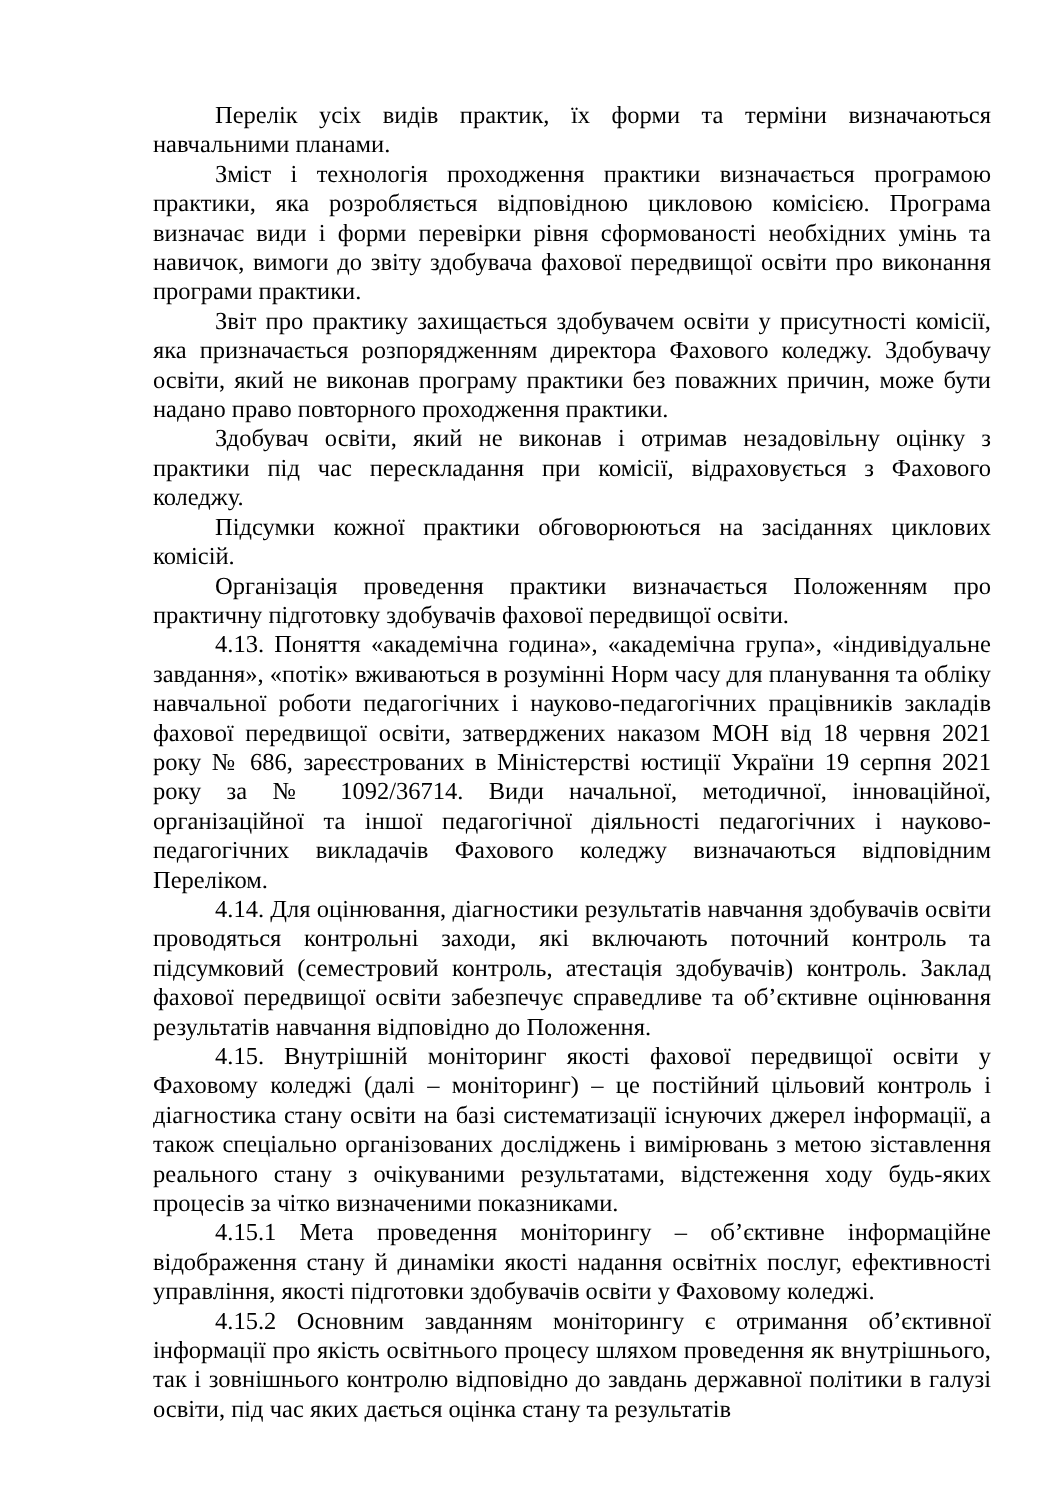Перелік усіх видів практик, їх форми та терміни визначаються навчальними планами.
Зміст і технологія проходження практики визначається програмою практики, яка розробляється відповідною цикловою комісією. Програма визначає види і форми перевірки рівня сформованості необхідних умінь та навичок, вимоги до звіту здобувача фахової передвищої освіти про виконання програми практики.
Звіт про практику захищається здобувачем освіти у присутності комісії, яка призначається розпорядженням директора Фахового коледжу. Здобувачу освіти, який не виконав програму практики без поважних причин, може бути надано право повторного проходження практики.
Здобувач освіти, який не виконав і отримав незадовільну оцінку з практики під час перескладання при комісії, відраховується з Фахового коледжу.
Підсумки кожної практики обговорюються на засіданнях циклових комісій.
Організація проведення практики визначається Положенням про практичну підготовку здобувачів фахової передвищої освіти.
4.13. Поняття «академічна година», «академічна група», «індивідуальне завдання», «потік» вживаються в розумінні Норм часу для планування та обліку навчальної роботи педагогічних і науково-педагогічних працівників закладів фахової передвищої освіти, затверджених наказом МОН від 18 червня 2021 року № 686, зареєстрованих в Міністерстві юстиції України 19 серпня 2021 року за № 1092/36714. Види начальної, методичної, інноваційної, організаційної та іншої педагогічної діяльності педагогічних і науково-педагогічних викладачів Фахового коледжу визначаються відповідним Переліком.
4.14. Для оцінювання, діагностики результатів навчання здобувачів освіти проводяться контрольні заходи, які включають поточний контроль та підсумковий (семестровий контроль, атестація здобувачів) контроль. Заклад фахової передвищої освіти забезпечує справедливе та об’єктивне оцінювання результатів навчання відповідно до Положення.
4.15. Внутрішній моніторинг якості фахової передвищої освіти у Фаховому коледжі (далі – моніторинг) – це постійний цільовий контроль і діагностика стану освіти на базі систематизації існуючих джерел інформації, а також спеціально організованих досліджень і вимірювань з метою зіставлення реального стану з очікуваними результатами, відстеження ходу будь-яких процесів за чітко визначеними показниками.
4.15.1 Мета проведення моніторингу – об’єктивне інформаційне відображення стану й динаміки якості надання освітніх послуг, ефективності управління, якості підготовки здобувачів освіти у Фаховому коледжі.
4.15.2 Основним завданням моніторингу є отримання об’єктивної інформації про якість освітнього процесу шляхом проведення як внутрішнього, так і зовнішнього контролю відповідно до завдань державної політики в галузі освіти, під час яких дається оцінка стану та результатів